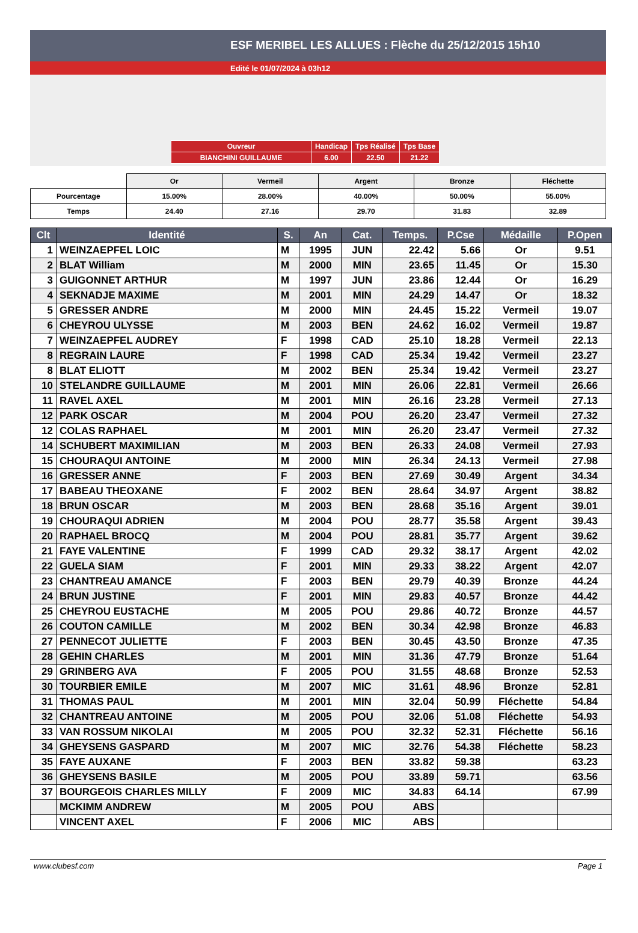ESF MERIBEL LES ALLUES : Flèche du 25/12/2015 15h10
Edité le 01/07/2024 à 03h12
| Ouvreur | Handicap | Tps Réalisé | Tps Base |
| BIANCHINI GUILLAUME | 6.00 | 22.50 | 21.22 |
| | Or | Vermeil | Argent | Bronze | Fléchette |
| Pourcentage | 15.00% | 28.00% | 40.00% | 50.00% | 55.00% |
| Temps | 24.40 | 27.16 | 29.70 | 31.83 | 32.89 |
| Clt | Identité | S. | An | Cat. | Temps. | P.Cse | Médaille | P.Open |
| --- | --- | --- | --- | --- | --- | --- | --- | --- |
| 1 | WEINZAEPFEL LOIC | M | 1995 | JUN | 22.42 | 5.66 | Or | 9.51 |
| 2 | BLAT William | M | 2000 | MIN | 23.65 | 11.45 | Or | 15.30 |
| 3 | GUIGONNET ARTHUR | M | 1997 | JUN | 23.86 | 12.44 | Or | 16.29 |
| 4 | SEKNADJE MAXIME | M | 2001 | MIN | 24.29 | 14.47 | Or | 18.32 |
| 5 | GRESSER ANDRE | M | 2000 | MIN | 24.45 | 15.22 | Vermeil | 19.07 |
| 6 | CHEYROU ULYSSE | M | 2003 | BEN | 24.62 | 16.02 | Vermeil | 19.87 |
| 7 | WEINZAEPFEL AUDREY | F | 1998 | CAD | 25.10 | 18.28 | Vermeil | 22.13 |
| 8 | REGRAIN LAURE | F | 1998 | CAD | 25.34 | 19.42 | Vermeil | 23.27 |
| 8 | BLAT ELIOTT | M | 2002 | BEN | 25.34 | 19.42 | Vermeil | 23.27 |
| 10 | STELANDRE GUILLAUME | M | 2001 | MIN | 26.06 | 22.81 | Vermeil | 26.66 |
| 11 | RAVEL AXEL | M | 2001 | MIN | 26.16 | 23.28 | Vermeil | 27.13 |
| 12 | PARK OSCAR | M | 2004 | POU | 26.20 | 23.47 | Vermeil | 27.32 |
| 12 | COLAS RAPHAEL | M | 2001 | MIN | 26.20 | 23.47 | Vermeil | 27.32 |
| 14 | SCHUBERT MAXIMILIAN | M | 2003 | BEN | 26.33 | 24.08 | Vermeil | 27.93 |
| 15 | CHOURAQUI ANTOINE | M | 2000 | MIN | 26.34 | 24.13 | Vermeil | 27.98 |
| 16 | GRESSER ANNE | F | 2003 | BEN | 27.69 | 30.49 | Argent | 34.34 |
| 17 | BABEAU THEOXANE | F | 2002 | BEN | 28.64 | 34.97 | Argent | 38.82 |
| 18 | BRUN OSCAR | M | 2003 | BEN | 28.68 | 35.16 | Argent | 39.01 |
| 19 | CHOURAQUI ADRIEN | M | 2004 | POU | 28.77 | 35.58 | Argent | 39.43 |
| 20 | RAPHAEL BROCQ | M | 2004 | POU | 28.81 | 35.77 | Argent | 39.62 |
| 21 | FAYE VALENTINE | F | 1999 | CAD | 29.32 | 38.17 | Argent | 42.02 |
| 22 | GUELA SIAM | F | 2001 | MIN | 29.33 | 38.22 | Argent | 42.07 |
| 23 | CHANTREAU AMANCE | F | 2003 | BEN | 29.79 | 40.39 | Bronze | 44.24 |
| 24 | BRUN JUSTINE | F | 2001 | MIN | 29.83 | 40.57 | Bronze | 44.42 |
| 25 | CHEYROU EUSTACHE | M | 2005 | POU | 29.86 | 40.72 | Bronze | 44.57 |
| 26 | COUTON CAMILLE | M | 2002 | BEN | 30.34 | 42.98 | Bronze | 46.83 |
| 27 | PENNECOT JULIETTE | F | 2003 | BEN | 30.45 | 43.50 | Bronze | 47.35 |
| 28 | GEHIN CHARLES | M | 2001 | MIN | 31.36 | 47.79 | Bronze | 51.64 |
| 29 | GRINBERG AVA | F | 2005 | POU | 31.55 | 48.68 | Bronze | 52.53 |
| 30 | TOURBIER EMILE | M | 2007 | MIC | 31.61 | 48.96 | Bronze | 52.81 |
| 31 | THOMAS PAUL | M | 2001 | MIN | 32.04 | 50.99 | Fléchette | 54.84 |
| 32 | CHANTREAU ANTOINE | M | 2005 | POU | 32.06 | 51.08 | Fléchette | 54.93 |
| 33 | VAN ROSSUM NIKOLAI | M | 2005 | POU | 32.32 | 52.31 | Fléchette | 56.16 |
| 34 | GHEYSENS GASPARD | M | 2007 | MIC | 32.76 | 54.38 | Fléchette | 58.23 |
| 35 | FAYE AUXANE | F | 2003 | BEN | 33.82 | 59.38 | | 63.23 |
| 36 | GHEYSENS BASILE | M | 2005 | POU | 33.89 | 59.71 | | 63.56 |
| 37 | BOURGEOIS CHARLES MILLY | F | 2009 | MIC | 34.83 | 64.14 | | 67.99 |
| | MCKIMM ANDREW | M | 2005 | POU | ABS | | | |
| | VINCENT AXEL | F | 2006 | MIC | ABS | | | |
www.clubesf.com Page 1